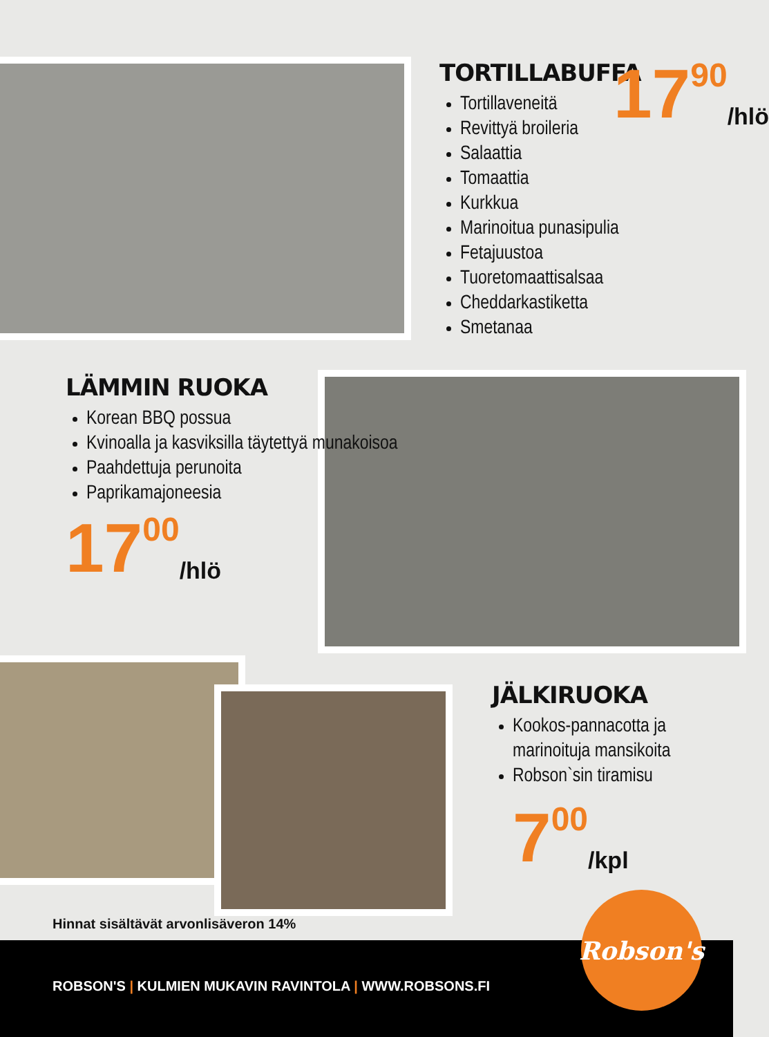TORTILLABUFFA
Tortillaveneitä
Revittyä broileria
Salaattia
Tomaattia
Kurkkua
Marinoitua punasipulia
Fetajuustoa
Tuoretomaattisalsaa
Cheddarkastiketta
Smetanaa
17<sup>90</sup> /hlö
LÄMMIN RUOKA
Korean BBQ possua
Kvinoalla ja kasviksilla täytettyä munakoisoa
Paahdettuja perunoita
Paprikamajoneesia
17<sup>00</sup> /hlö
JÄLKIRUOKA
Kookos-pannacotta ja marinoituja mansikoita
Robson`sin tiramisu
7<sup>00</sup> /kpl
Hinnat sisältävät arvonlisäveron 14%
ROBSON'S | KULMIEN MUKAVIN RAVINTOLA | WWW.ROBSONS.FI
Robson's